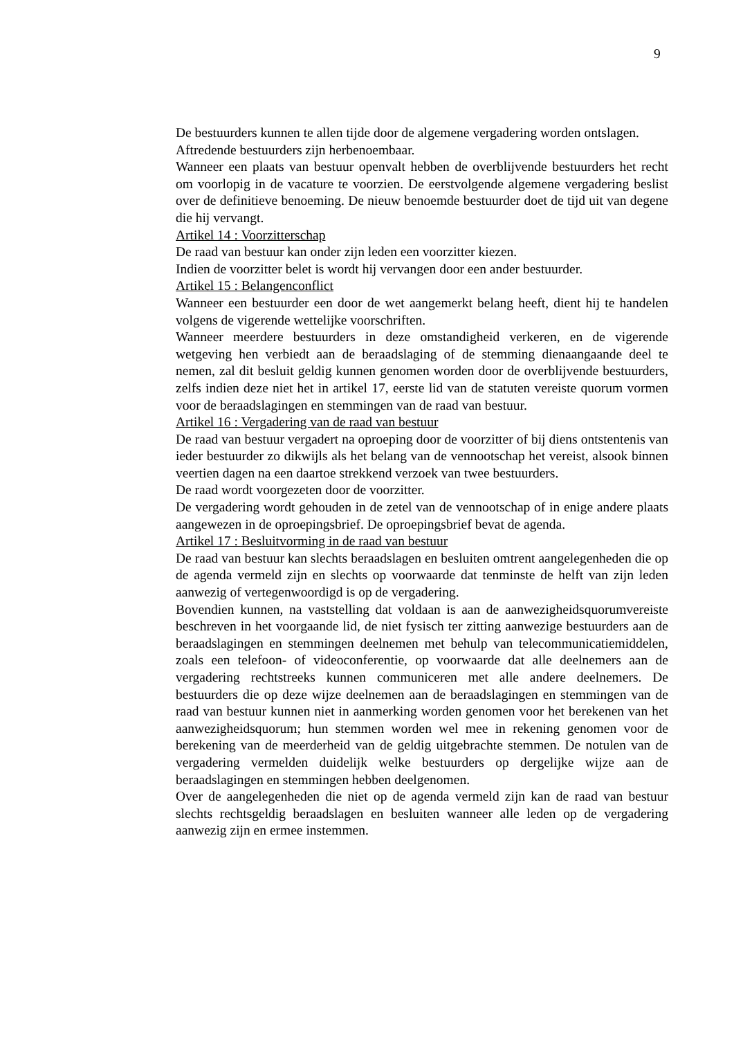9
De bestuurders kunnen te allen tijde door de algemene vergadering worden ontslagen.
Aftredende bestuurders zijn herbenoembaar.
Wanneer een plaats van bestuur openvalt hebben de overblijvende bestuurders het recht om voorlopig in de vacature te voorzien. De eerstvolgende algemene vergadering beslist over de definitieve benoeming. De nieuw benoemde bestuurder doet de tijd uit van degene die hij vervangt.
Artikel 14 : Voorzitterschap
De raad van bestuur kan onder zijn leden een voorzitter kiezen.
Indien de voorzitter belet is wordt hij vervangen door een ander bestuurder.
Artikel 15 : Belangenconflict
Wanneer een bestuurder een door de wet aangemerkt belang heeft, dient hij te handelen volgens de vigerende wettelijke voorschriften.
Wanneer meerdere bestuurders in deze omstandigheid verkeren, en de vigerende wetgeving hen verbiedt aan de beraadslaging of de stemming dienaangaande deel te nemen, zal dit besluit geldig kunnen genomen worden door de overblijvende bestuurders, zelfs indien deze niet het in artikel 17, eerste lid van de statuten vereiste quorum vormen voor de beraadslagingen en stemmingen van de raad van bestuur.
Artikel 16 : Vergadering van de raad van bestuur
De raad van bestuur vergadert na oproeping door de voorzitter of bij diens ontstentenis van ieder bestuurder zo dikwijls als het belang van de vennootschap het vereist, alsook binnen veertien dagen na een daartoe strekkend verzoek van twee bestuurders.
De raad wordt voorgezeten door de voorzitter.
De vergadering wordt gehouden in de zetel van de vennootschap of in enige andere plaats aangewezen in de oproepingsbrief. De oproepingsbrief bevat de agenda.
Artikel 17 : Besluitvorming in de raad van bestuur
De raad van bestuur kan slechts beraadslagen en besluiten omtrent aangelegenheden die op de agenda vermeld zijn en slechts op voorwaarde dat tenminste de helft van zijn leden aanwezig of vertegenwoordigd is op de vergadering.
Bovendien kunnen, na vaststelling dat voldaan is aan de aanwezigheidsquorumvereiste beschreven in het voorgaande lid, de niet fysisch ter zitting aanwezige bestuurders aan de beraadslagingen en stemmingen deelnemen met behulp van telecommunicatiemiddelen, zoals een telefoon- of videoconferentie, op voorwaarde dat alle deelnemers aan de vergadering rechtstreeks kunnen communiceren met alle andere deelnemers. De bestuurders die op deze wijze deelnemen aan de beraadslagingen en stemmingen van de raad van bestuur kunnen niet in aanmerking worden genomen voor het berekenen van het aanwezigheidsquorum; hun stemmen worden wel mee in rekening genomen voor de berekening van de meerderheid van de geldig uitgebrachte stemmen. De notulen van de vergadering vermelden duidelijk welke bestuurders op dergelijke wijze aan de beraadslagingen en stemmingen hebben deelgenomen.
Over de aangelegenheden die niet op de agenda vermeld zijn kan de raad van bestuur slechts rechtsgeldig beraadslagen en besluiten wanneer alle leden op de vergadering aanwezig zijn en ermee instemmen.